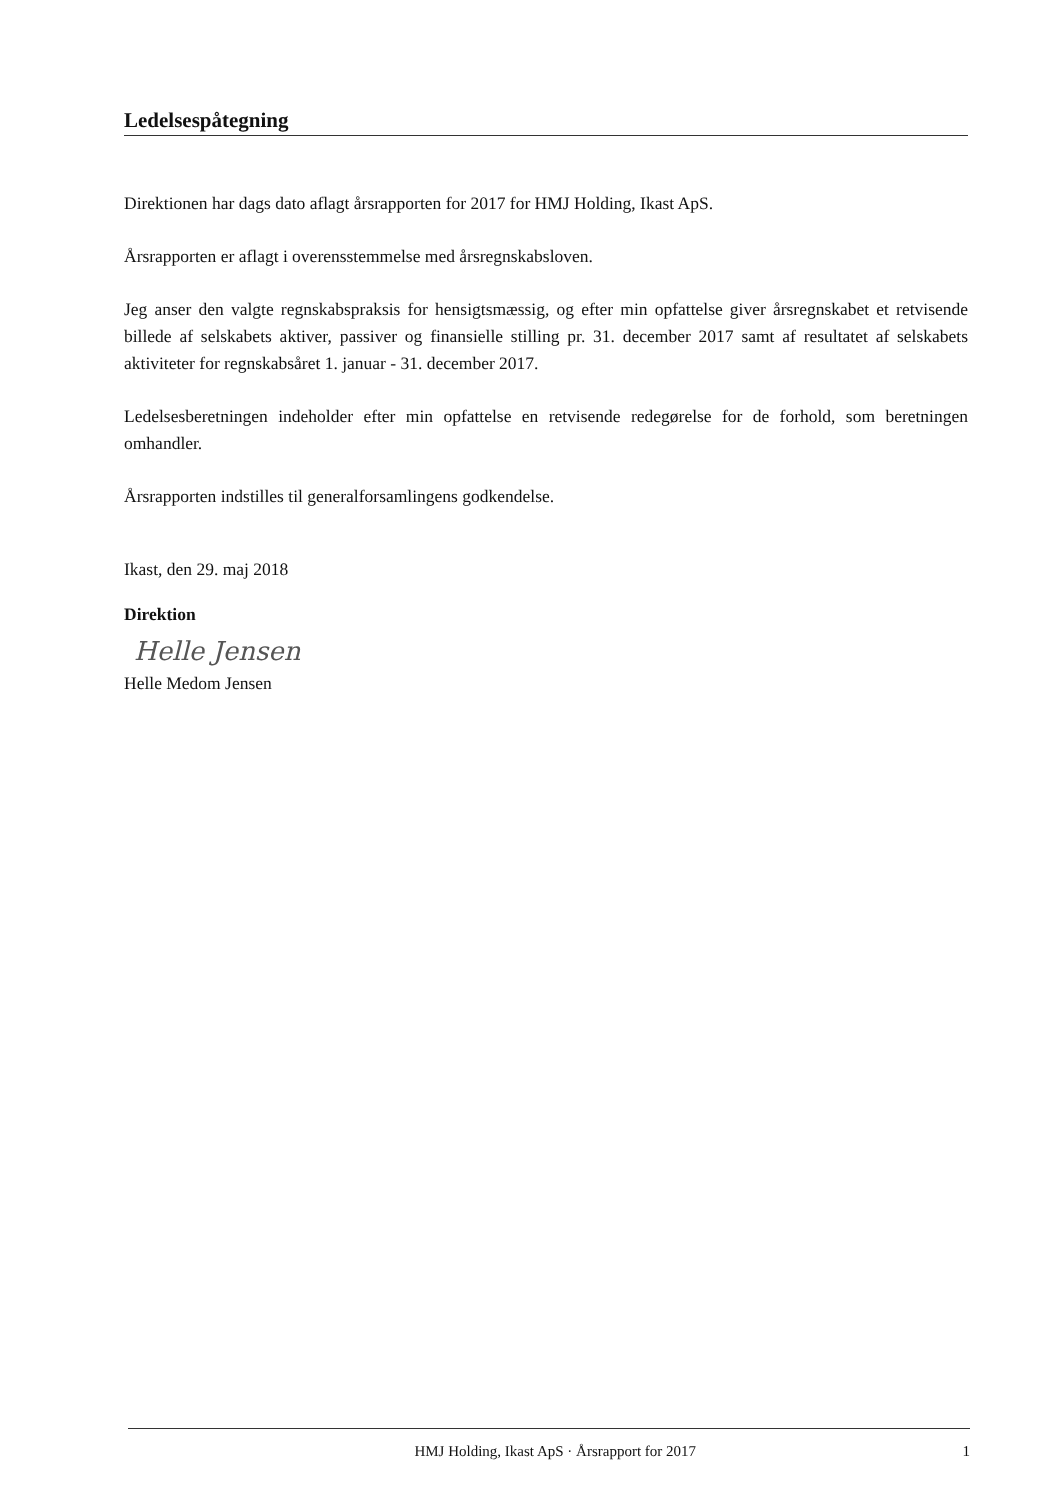Ledelsespåtegning
Direktionen har dags dato aflagt årsrapporten for 2017 for HMJ Holding, Ikast ApS.
Årsrapporten er aflagt i overensstemmelse med årsregnskabsloven.
Jeg anser den valgte regnskabspraksis for hensigtsmæssig, og efter min opfattelse giver årsregnskabet et retvisende billede af selskabets aktiver, passiver og finansielle stilling pr. 31. december 2017 samt af resultatet af selskabets aktiviteter for regnskabsåret 1. januar - 31. december 2017.
Ledelsesberetningen indeholder efter min opfattelse en retvisende redegørelse for de forhold, som beretningen omhandler.
Årsrapporten indstilles til generalforsamlingens godkendelse.
Ikast, den 29. maj 2018
Direktion
Helle Jensen
Helle Medom Jensen
HMJ Holding, Ikast ApS · Årsrapport for 2017 1